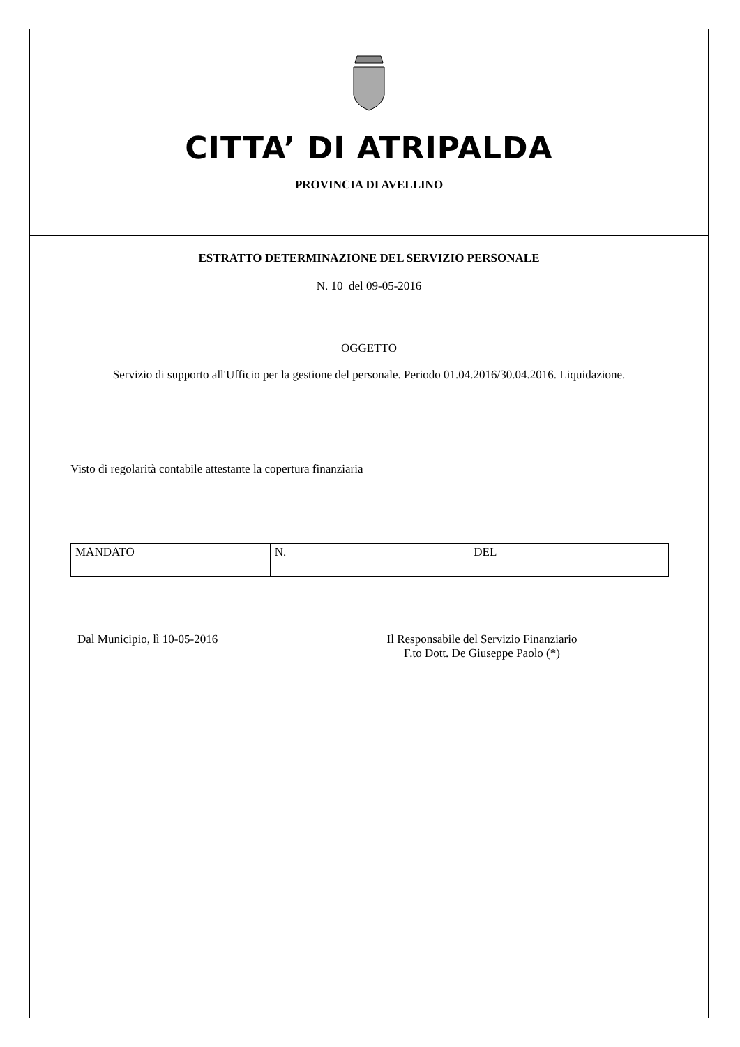CITTA’ DI ATRIPALDA
PROVINCIA DI AVELLINO
ESTRATTO DETERMINAZIONE DEL SERVIZIO PERSONALE
N. 10 del 09-05-2016
OGGETTO
Servizio di supporto all'Ufficio per la gestione del personale. Periodo 01.04.2016/30.04.2016. Liquidazione.
Visto di regolarità contabile attestante la copertura finanziaria
| MANDATO | N. | DEL |
Dal Municipio, lì 10-05-2016 Il Responsabile del Servizio Finanziario
F.to Dott. De Giuseppe Paolo (*)